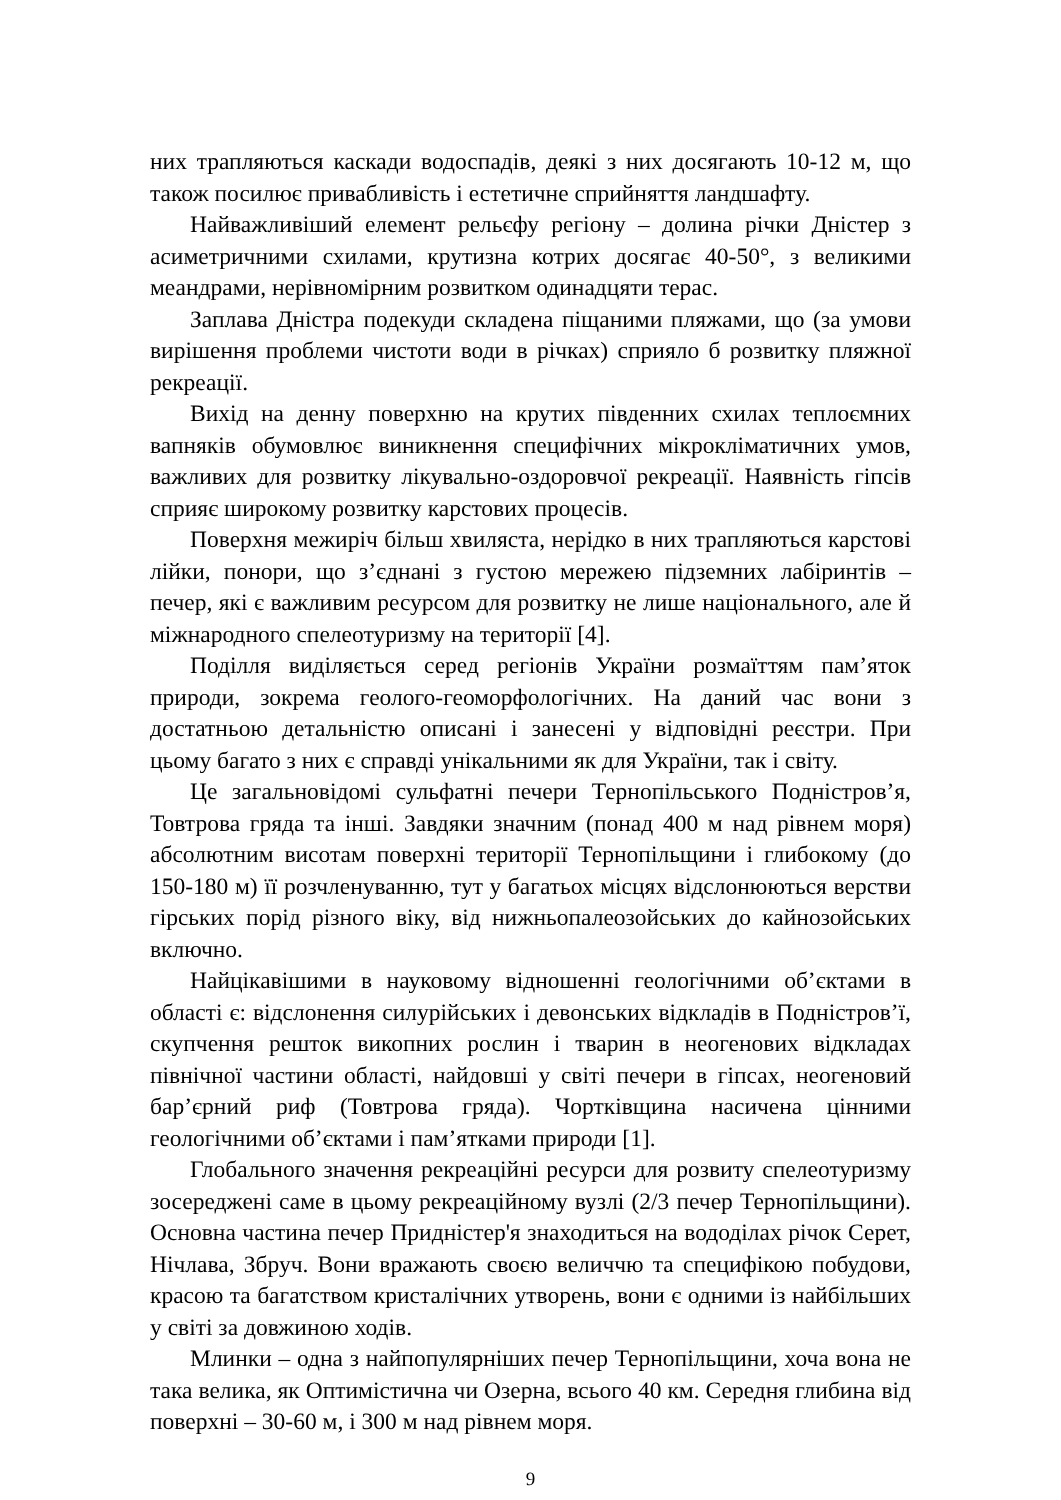них трапляються каскади водоспадів, деякі з них досягають 10-12 м, що також посилює привабливість і естетичне сприйняття ландшафту.
Найважливіший елемент рельєфу регіону – долина річки Дністер з асиметричними схилами, крутизна котрих досягає 40-50°, з великими меандрами, нерівномірним розвитком одинадцяти терас.
Заплава Дністра подекуди складена піщаними пляжами, що (за умови вирішення проблеми чистоти води в річках) сприяло б розвитку пляжної рекреації.
Вихід на денну поверхню на крутих південних схилах теплоємних вапняків обумовлює виникнення специфічних мікрокліматичних умов, важливих для розвитку лікувально-оздоровчої рекреації. Наявність гіпсів сприяє широкому розвитку карстових процесів.
Поверхня межиріч більш хвиляста, нерідко в них трапляються карстові лійки, понори, що з’єднані з густою мережею підземних лабіринтів – печер, які є важливим ресурсом для розвитку не лише національного, але й міжнародного спелеотуризму на території [4].
Поділля виділяється серед регіонів України розмаїттям пам’яток природи, зокрема геолого-геоморфологічних. На даний час вони з достатньою детальністю описані і занесені у відповідні реєстри. При цьому багато з них є справді унікальними як для України, так і світу.
Це загальновідомі сульфатні печери Тернопільського Подністров’я, Товтрова гряда та інші. Завдяки значним (понад 400 м над рівнем моря) абсолютним висотам поверхні території Тернопільщини і глибокому (до 150-180 м) її розчленуванню, тут у багатьох місцях відслонюються верстви гірських порід різного віку, від нижньопалеозойських до кайнозойських включно.
Найцікавішими в науковому відношенні геологічними об’єктами в області є: відслонення силурійських і девонських відкладів в Подністров’ї, скупчення решток викопних рослин і тварин в неогенових відкладах північної частини області, найдовші у світі печери в гіпсах, неогеновий бар’єрний риф (Товтрова гряда). Чортківщина насичена цінними геологічними об’єктами і пам’ятками природи [1].
Глобального значення рекреаційні ресурси для розвиту спелеотуризму зосереджені саме в цьому рекреаційному вузлі (2/3 печер Тернопільщини). Основна частина печер Придністер'я знаходиться на вододілах річок Серет, Нічлава, Збруч. Вони вражають своєю величчю та специфікою побудови, красою та багатством кристалічних утворень, вони є одними із найбільших у світі за довжиною ходів.
Млинки – одна з найпопулярніших печер Тернопільщини, хоча вона не така велика, як Оптимістична чи Озерна, всього 40 км. Середня глибина від поверхні – 30-60 м, і 300 м над рівнем моря.
9